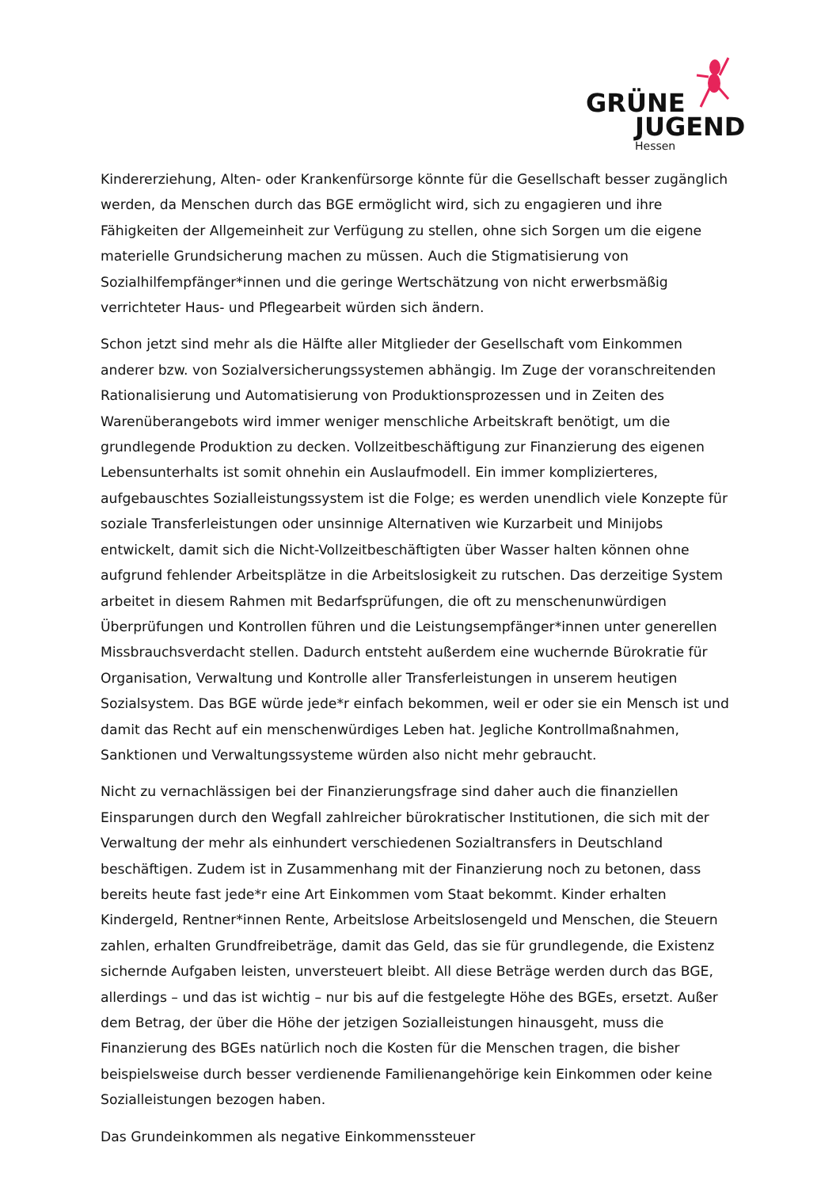GRÜNE
JUGEND
Hessen
Kindererziehung, Alten- oder Krankenfürsorge könnte für die Gesellschaft besser zugänglich werden, da Menschen durch das BGE ermöglicht wird, sich zu engagieren und ihre Fähigkeiten der Allgemeinheit zur Verfügung zu stellen, ohne sich Sorgen um die eigene materielle Grundsicherung machen zu müssen. Auch die Stigmatisierung von Sozialhilfempfänger*innen und die geringe Wertschätzung von nicht erwerbsmäßig verrichteter Haus- und Pflegearbeit würden sich ändern.
Schon jetzt sind mehr als die Hälfte aller Mitglieder der Gesellschaft vom Einkommen anderer bzw. von Sozialversicherungssystemen abhängig. Im Zuge der voranschreitenden Rationalisierung und Automatisierung von Produktionsprozessen und in Zeiten des Warenüberangebots wird immer weniger menschliche Arbeitskraft benötigt, um die grundlegende Produktion zu decken. Vollzeitbeschäftigung zur Finanzierung des eigenen Lebensunterhalts ist somit ohnehin ein Auslaufmodell. Ein immer komplizierteres, aufgebauschtes Sozialleistungssystem ist die Folge; es werden unendlich viele Konzepte für soziale Transferleistungen oder unsinnige Alternativen wie Kurzarbeit und Minijobs entwickelt, damit sich die Nicht-Vollzeitbeschäftigten über Wasser halten können ohne aufgrund fehlender Arbeitsplätze in die Arbeitslosigkeit zu rutschen. Das derzeitige System arbeitet in diesem Rahmen mit Bedarfsprüfungen, die oft zu menschenunwürdigen Überprüfungen und Kontrollen führen und die Leistungsempfänger*innen unter generellen Missbrauchsverdacht stellen. Dadurch entsteht außerdem eine wuchernde Bürokratie für Organisation, Verwaltung und Kontrolle aller Transferleistungen in unserem heutigen Sozialsystem. Das BGE würde jede*r einfach bekommen, weil er oder sie ein Mensch ist und damit das Recht auf ein menschenwürdiges Leben hat. Jegliche Kontrollmaßnahmen, Sanktionen und Verwaltungssysteme würden also nicht mehr gebraucht.
Nicht zu vernachlässigen bei der Finanzierungsfrage sind daher auch die finanziellen Einsparungen durch den Wegfall zahlreicher bürokratischer Institutionen, die sich mit der Verwaltung der mehr als einhundert verschiedenen Sozialtransfers in Deutschland beschäftigen. Zudem ist in Zusammenhang mit der Finanzierung noch zu betonen, dass bereits heute fast jede*r eine Art Einkommen vom Staat bekommt. Kinder erhalten Kindergeld, Rentner*innen Rente, Arbeitslose Arbeitslosengeld und Menschen, die Steuern zahlen, erhalten Grundfreibeträge, damit das Geld, das sie für grundlegende, die Existenz sichernde Aufgaben leisten, unversteuert bleibt. All diese Beträge werden durch das BGE, allerdings – und das ist wichtig – nur bis auf die festgelegte Höhe des BGEs, ersetzt. Außer dem Betrag, der über die Höhe der jetzigen Sozialleistungen hinausgeht, muss die Finanzierung des BGEs natürlich noch die Kosten für die Menschen tragen, die bisher beispielsweise durch besser verdienende Familienangehörige kein Einkommen oder keine Sozialleistungen bezogen haben.
Das Grundeinkommen als negative Einkommenssteuer